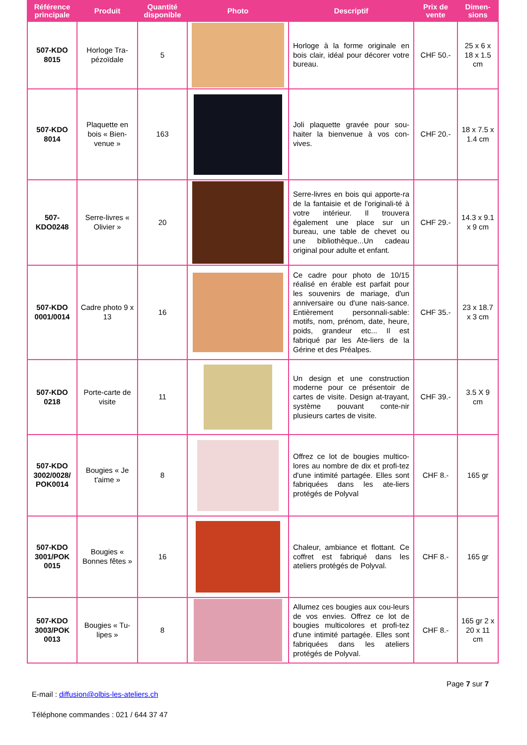| Référence principale | Produit | Quantité disponible | Photo | Descriptif | Prix de vente | Dimen-sions |
| --- | --- | --- | --- | --- | --- | --- |
| 507-KDO 8015 | Horloge Tra-pézoïdale | 5 | | Horloge à la forme originale en bois clair, idéal pour décorer votre bureau. | CHF 50.- | 25 x 6 x 18 x 1.5 cm |
| 507-KDO 8014 | Plaquette en bois « Bien-venue » | 163 | | Joli plaquette gravée pour sou-haiter la bienvenue à vos con-vives. | CHF 20.- | 18 x 7.5 x 1.4 cm |
| 507-KDO0248 | Serre-livres « Olivier » | 20 | | Serre-livres en bois qui apporte-ra de la fantaisie et de l'originali-té à votre intérieur. Il trouvera également une place sur un bureau, une table de chevet ou une bibliothèque...Un cadeau original pour adulte et enfant. | CHF 29.- | 14.3 x 9.1 x 9 cm |
| 507-KDO 0001/0014 | Cadre photo 9 x 13 | 16 | | Ce cadre pour photo de 10/15 réalisé en érable est parfait pour les souvenirs de mariage, d'un anniversaire ou d'une nais-sance. Entièrement personnali-sable: motifs, nom, prénom, date, heure, poids, grandeur etc... Il est fabriqué par les Ate-liers de la Gérine et des Préalpes. | CHF 35.- | 23 x 18.7 x 3 cm |
| 507-KDO 0218 | Porte-carte de visite | 11 | | Un design et une construction moderne pour ce présentoir de cartes de visite. Design at-trayant, système pouvant conte-nir plusieurs cartes de visite. | CHF 39.- | 3.5 X 9 cm |
| 507-KDO 3002/0028/ POK0014 | Bougies « Je t'aime » | 8 | | Offrez ce lot de bougies multico-lores au nombre de dix et profi-tez d'une intimité partagée. Elles sont fabriquées dans les ate-liers protégés de Polyval | CHF 8.- | 165 gr |
| 507-KDO 3001/POK 0015 | Bougies « Bonnes fêtes » | 16 | | Chaleur, ambiance et flottant. Ce coffret est fabriqué dans les ateliers protégés de Polyval. | CHF 8.- | 165 gr |
| 507-KDO 3003/POK 0013 | Bougies « Tu-lipes » | 8 | | Allumez ces bougies aux cou-leurs de vos envies. Offrez ce lot de bougies multicolores et profi-tez d'une intimité partagée. Elles sont fabriquées dans les ateliers protégés de Polyval. | CHF 8.- | 165 gr 2 x 20 x 11 cm |
Page 7 sur 7
E-mail : diffusion@olbis-les-ateliers.ch
Téléphone commandes : 021 / 644 37 47